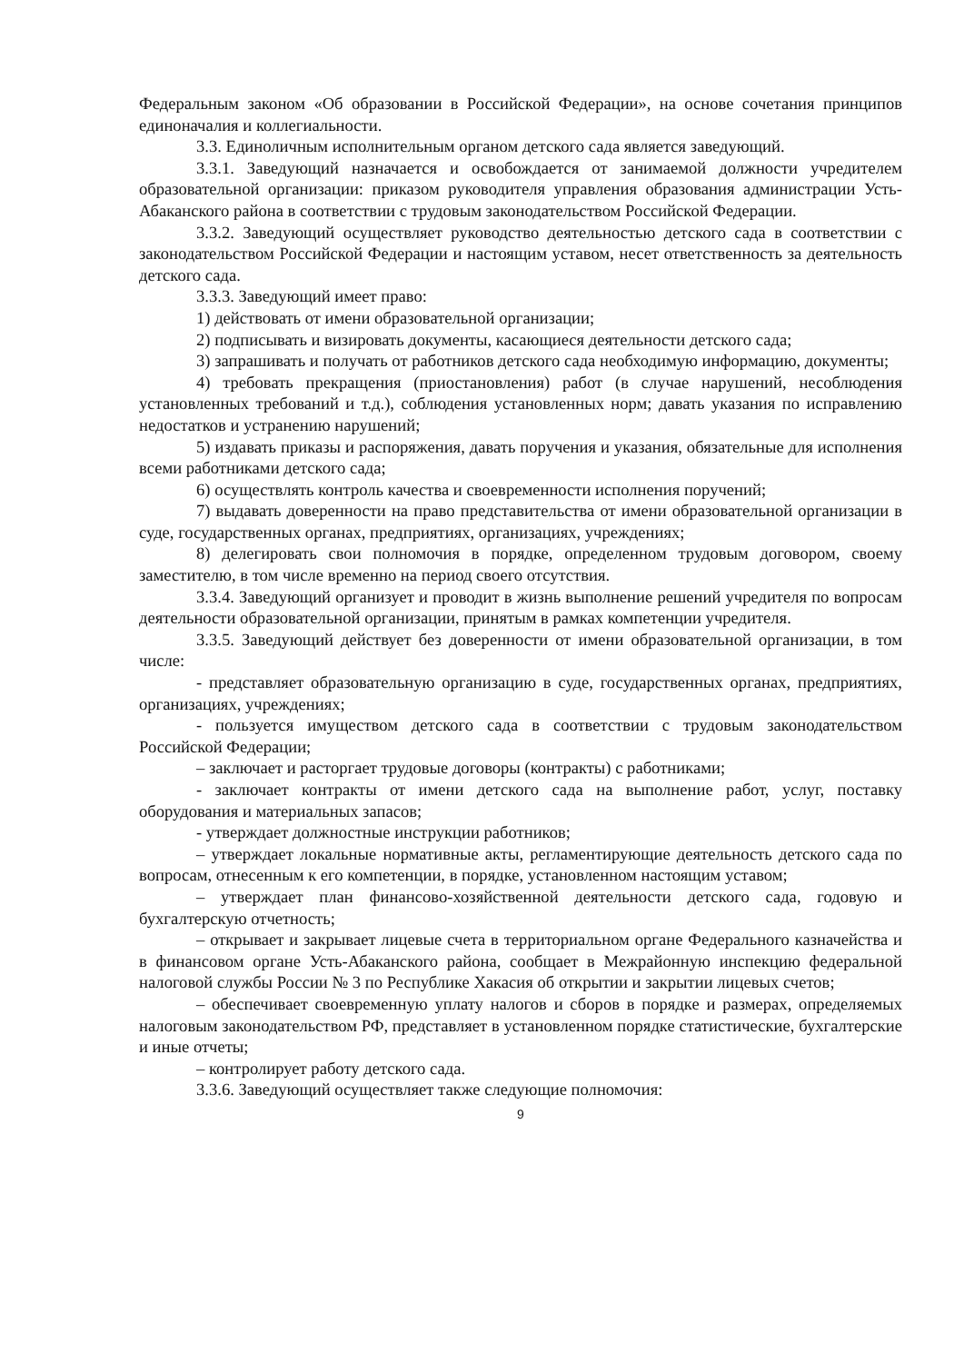Федеральным законом «Об образовании в Российской Федерации», на основе сочетания принципов единоначалия и коллегиальности.
3.3. Единоличным исполнительным органом детского сада является заведующий.
3.3.1. Заведующий назначается и освобождается от занимаемой должности учредителем образовательной организации: приказом руководителя управления образования администрации Усть-Абаканского района в соответствии с трудовым законодательством Российской Федерации.
3.3.2. Заведующий осуществляет руководство деятельностью детского сада в соответствии с законодательством Российской Федерации и настоящим уставом, несет ответственность за деятельность детского сада.
3.3.3. Заведующий имеет право:
1) действовать от имени образовательной организации;
2) подписывать и визировать документы, касающиеся деятельности детского сада;
3) запрашивать и получать от работников детского сада необходимую информацию, документы;
4) требовать прекращения (приостановления) работ (в случае нарушений, несоблюдения установленных требований и т.д.), соблюдения установленных норм; давать указания по исправлению недостатков и устранению нарушений;
5) издавать приказы и распоряжения, давать поручения и указания, обязательные для исполнения всеми работниками детского сада;
6) осуществлять контроль качества и своевременности исполнения поручений;
7) выдавать доверенности на право представительства от имени образовательной организации в суде, государственных органах, предприятиях, организациях, учреждениях;
8) делегировать свои полномочия в порядке, определенном трудовым договором, своему заместителю, в том числе временно на период своего отсутствия.
3.3.4. Заведующий организует и проводит в жизнь выполнение решений учредителя по вопросам деятельности образовательной организации, принятым в рамках компетенции учредителя.
3.3.5. Заведующий действует без доверенности от имени образовательной организации, в том числе:
- представляет образовательную организацию в суде, государственных органах, предприятиях, организациях, учреждениях;
- пользуется имуществом детского сада в соответствии с трудовым законодательством Российской Федерации;
– заключает и расторгает трудовые договоры (контракты) с работниками;
- заключает контракты от имени детского сада на выполнение работ, услуг, поставку оборудования и материальных запасов;
- утверждает должностные инструкции работников;
– утверждает локальные нормативные акты, регламентирующие деятельность детского сада по вопросам, отнесенным к его компетенции, в порядке, установленном настоящим уставом;
– утверждает план финансово-хозяйственной деятельности детского сада, годовую и бухгалтерскую отчетность;
– открывает и закрывает лицевые счета в территориальном органе Федерального казначейства и в финансовом органе Усть-Абаканского района, сообщает в Межрайонную инспекцию федеральной налоговой службы России № 3 по Республике Хакасия об открытии и закрытии лицевых счетов;
– обеспечивает своевременную уплату налогов и сборов в порядке и размерах, определяемых налоговым законодательством РФ, представляет в установленном порядке статистические, бухгалтерские и иные отчеты;
– контролирует работу детского сада.
3.3.6. Заведующий осуществляет также следующие полномочия:
9